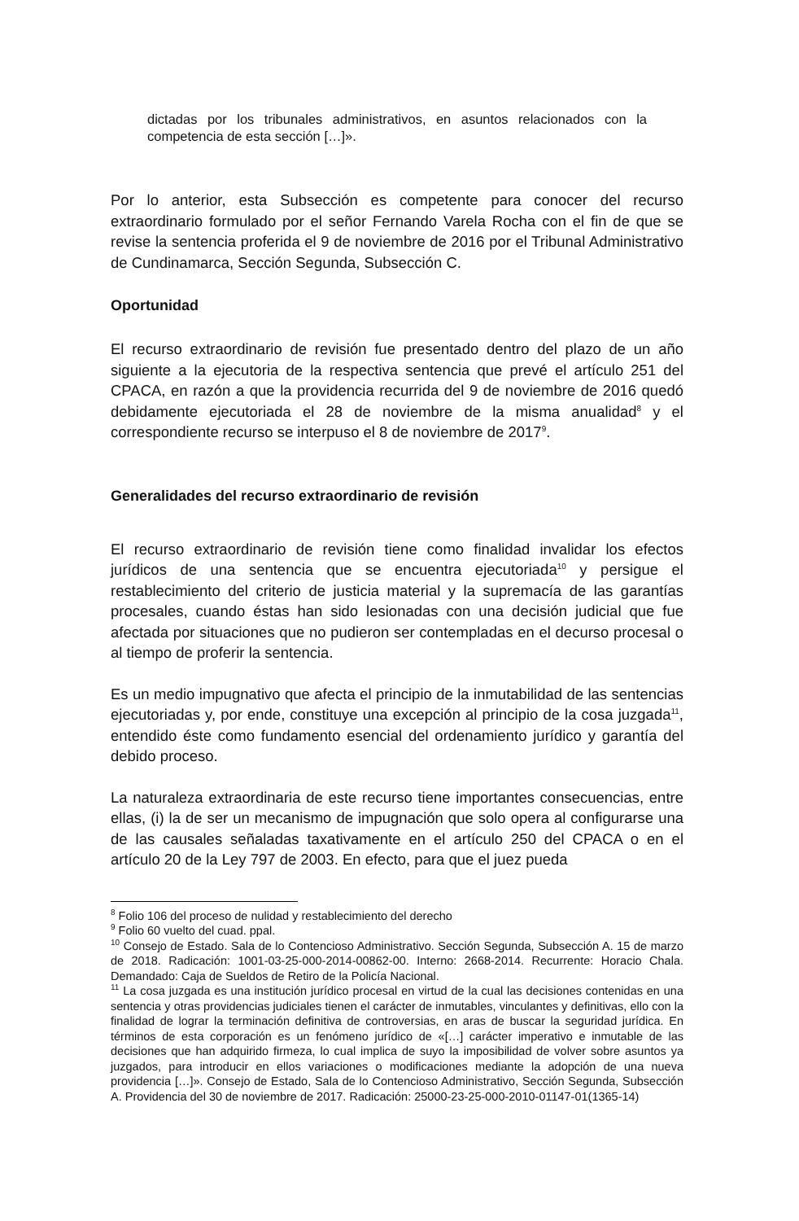dictadas por los tribunales administrativos, en asuntos relacionados con la competencia de esta sección […]».
Por lo anterior, esta Subsección es competente para conocer del recurso extraordinario formulado por el señor Fernando Varela Rocha con el fin de que se revise la sentencia proferida el 9 de noviembre de 2016 por el Tribunal Administrativo de Cundinamarca, Sección Segunda, Subsección C.
Oportunidad
El recurso extraordinario de revisión fue presentado dentro del plazo de un año siguiente a la ejecutoria de la respectiva sentencia que prevé el artículo 251 del CPACA, en razón a que la providencia recurrida del 9 de noviembre de 2016 quedó debidamente ejecutoriada el 28 de noviembre de la misma anualidad<sup>8</sup> y el correspondiente recurso se interpuso el 8 de noviembre de 2017<sup>9</sup>.
Generalidades del recurso extraordinario de revisión
El recurso extraordinario de revisión tiene como finalidad invalidar los efectos jurídicos de una sentencia que se encuentra ejecutoriada<sup>10</sup> y persigue el restablecimiento del criterio de justicia material y la supremacía de las garantías procesales, cuando éstas han sido lesionadas con una decisión judicial que fue afectada por situaciones que no pudieron ser contempladas en el decurso procesal o al tiempo de proferir la sentencia.
Es un medio impugnativo que afecta el principio de la inmutabilidad de las sentencias ejecutoriadas y, por ende, constituye una excepción al principio de la cosa juzgada<sup>11</sup>, entendido éste como fundamento esencial del ordenamiento jurídico y garantía del debido proceso.
La naturaleza extraordinaria de este recurso tiene importantes consecuencias, entre ellas, (i) la de ser un mecanismo de impugnación que solo opera al configurarse una de las causales señaladas taxativamente en el artículo 250 del CPACA o en el artículo 20 de la Ley 797 de 2003. En efecto, para que el juez pueda
<sup>8</sup> Folio 106 del proceso de nulidad y restablecimiento del derecho
<sup>9</sup> Folio 60 vuelto del cuad. ppal.
<sup>10</sup> Consejo de Estado. Sala de lo Contencioso Administrativo. Sección Segunda, Subsección A. 15 de marzo de 2018. Radicación: 1001-03-25-000-2014-00862-00. Interno: 2668-2014. Recurrente: Horacio Chala. Demandado: Caja de Sueldos de Retiro de la Policía Nacional.
<sup>11</sup> La cosa juzgada es una institución jurídico procesal en virtud de la cual las decisiones contenidas en una sentencia y otras providencias judiciales tienen el carácter de inmutables, vinculantes y definitivas, ello con la finalidad de lograr la terminación definitiva de controversias, en aras de buscar la seguridad jurídica. En términos de esta corporación es un fenómeno jurídico de «[…] carácter imperativo e inmutable de las decisiones que han adquirido firmeza, lo cual implica de suyo la imposibilidad de volver sobre asuntos ya juzgados, para introducir en ellos variaciones o modificaciones mediante la adopción de una nueva providencia […]». Consejo de Estado, Sala de lo Contencioso Administrativo, Sección Segunda, Subsección A. Providencia del 30 de noviembre de 2017. Radicación: 25000-23-25-000-2010-01147-01(1365-14)